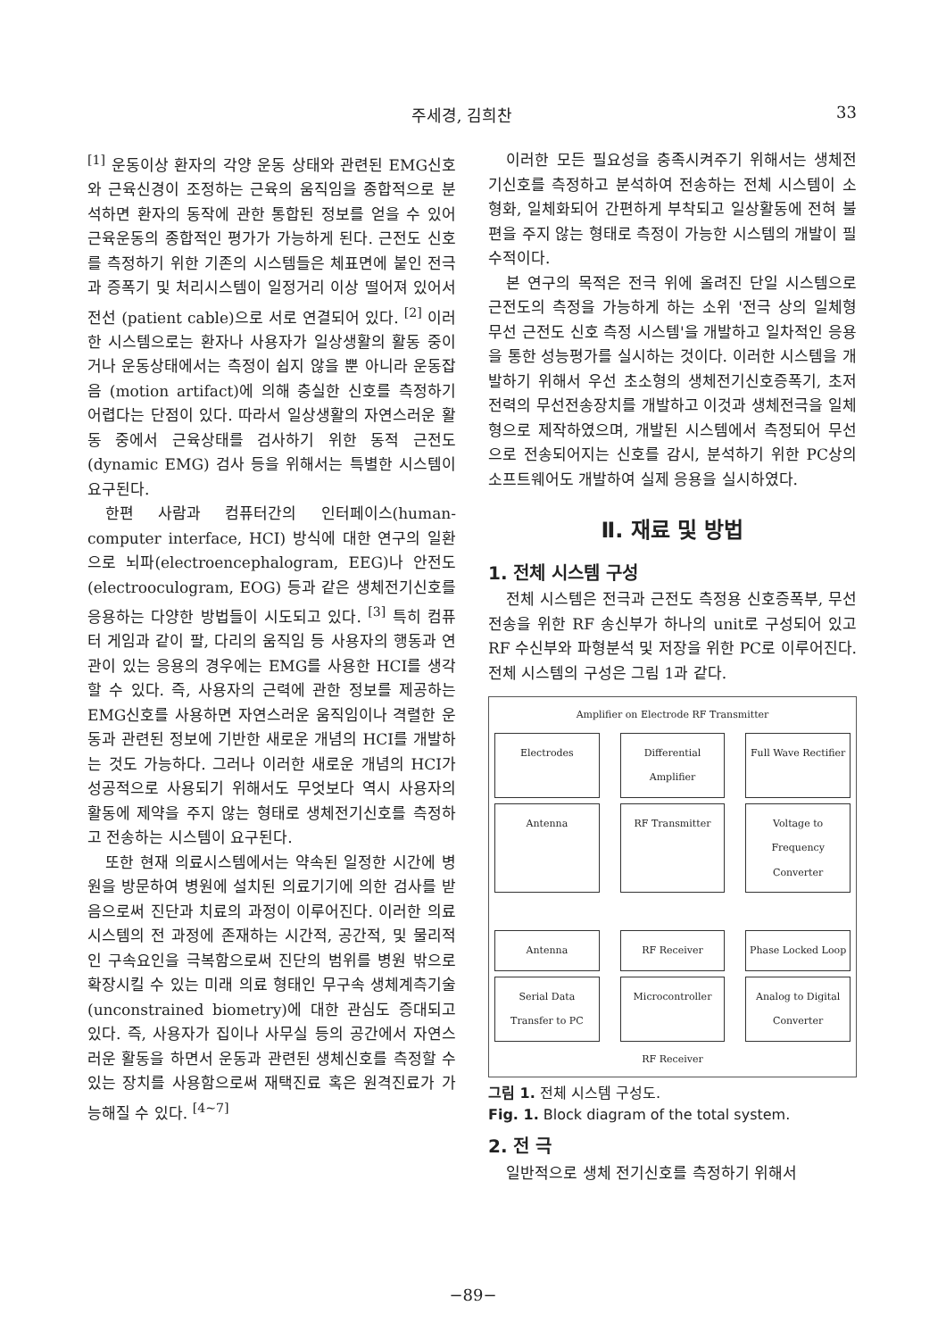주세경, 김희찬 33
<sup>[1]</sup> 운동이상 환자의 각양 운동 상태와 관련된 EMG신호와 근육신경이 조정하는 근육의 움직임을 종합적으로 분석하면 환자의 동작에 관한 통합된 정보를 얻을 수 있어 근육운동의 종합적인 평가가 가능하게 된다. 근전도 신호를 측정하기 위한 기존의 시스템들은 체표면에 붙인 전극과 증폭기 및 처리시스템이 일정거리 이상 떨어져 있어서 전선 (patient cable)으로 서로 연결되어 있다. <sup>[2]</sup> 이러한 시스템으로는 환자나 사용자가 일상생활의 활동 중이거나 운동상태에서는 측정이 쉽지 않을 뿐 아니라 운동잡음 (motion artifact)에 의해 충실한 신호를 측정하기 어렵다는 단점이 있다. 따라서 일상생활의 자연스러운 활동 중에서 근육상태를 검사하기 위한 동적 근전도 (dynamic EMG) 검사 등을 위해서는 특별한 시스템이 요구된다.
한편 사람과 컴퓨터간의 인터페이스(human-computer interface, HCI) 방식에 대한 연구의 일환으로 뇌파(electroencephalogram, EEG)나 안전도 (electrooculogram, EOG) 등과 같은 생체전기신호를 응용하는 다양한 방법들이 시도되고 있다. <sup>[3]</sup> 특히 컴퓨터 게임과 같이 팔, 다리의 움직임 등 사용자의 행동과 연관이 있는 응용의 경우에는 EMG를 사용한 HCI를 생각할 수 있다. 즉, 사용자의 근력에 관한 정보를 제공하는 EMG신호를 사용하면 자연스러운 움직임이나 격렬한 운동과 관련된 정보에 기반한 새로운 개념의 HCI를 개발하는 것도 가능하다. 그러나 이러한 새로운 개념의 HCI가 성공적으로 사용되기 위해서도 무엇보다 역시 사용자의 활동에 제약을 주지 않는 형태로 생체전기신호를 측정하고 전송하는 시스템이 요구된다.
또한 현재 의료시스템에서는 약속된 일정한 시간에 병원을 방문하여 병원에 설치된 의료기기에 의한 검사를 받음으로써 진단과 치료의 과정이 이루어진다. 이러한 의료시스템의 전 과정에 존재하는 시간적, 공간적, 및 물리적인 구속요인을 극복함으로써 진단의 범위를 병원 밖으로 확장시킬 수 있는 미래 의료 형태인 무구속 생체계측기술 (unconstrained biometry)에 대한 관심도 증대되고 있다. 즉, 사용자가 집이나 사무실 등의 공간에서 자연스러운 활동을 하면서 운동과 관련된 생체신호를 측정할 수 있는 장치를 사용함으로써 재택진료 혹은 원격진료가 가능해질 수 있다. <sup>[4~7]</sup>
이러한 모든 필요성을 충족시켜주기 위해서는 생체전기신호를 측정하고 분석하여 전송하는 전체 시스템이 소형화, 일체화되어 간편하게 부착되고 일상활동에 전혀 불편을 주지 않는 형태로 측정이 가능한 시스템의 개발이 필수적이다.
본 연구의 목적은 전극 위에 올려진 단일 시스템으로 근전도의 측정을 가능하게 하는 소위 '전극 상의 일체형 무선 근전도 신호 측정 시스템'을 개발하고 일차적인 응용을 통한 성능평가를 실시하는 것이다. 이러한 시스템을 개발하기 위해서 우선 초소형의 생체전기신호증폭기, 초저전력의 무선전송장치를 개발하고 이것과 생체전극을 일체형으로 제작하였으며, 개발된 시스템에서 측정되어 무선으로 전송되어지는 신호를 감시, 분석하기 위한 PC상의 소프트웨어도 개발하여 실제 응용을 실시하였다.
Ⅱ. 재료 및 방법
1. 전체 시스템 구성
전체 시스템은 전극과 근전도 측정용 신호증폭부, 무선 전송을 위한 RF 송신부가 하나의 unit로 구성되어 있고 RF 수신부와 파형분석 및 저장을 위한 PC로 이루어진다. 전체 시스템의 구성은 그림 1과 같다.
Amplifier on Electrode RF Transmitter
Electrodes Differential Amplifier Full Wave Rectifier
Antenna RF Transmitter Voltage to Frequency Converter
Antenna RF Receiver Phase Locked Loop
Serial Data Transfer to PC Microcontroller Analog to Digital Converter
RF Receiver
그림 1. 전체 시스템 구성도.
Fig. 1. Block diagram of the total system.
2. 전 극
일반적으로 생체 전기신호를 측정하기 위해서
−89−